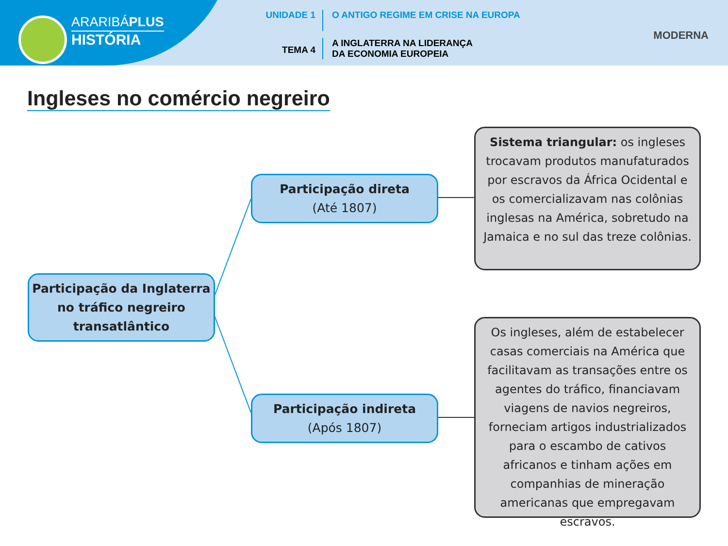ARARIBÁPLUS
HISTÓRIA
UNIDADE 1 O ANTIGO REGIME EM CRISE NA EUROPA
TEMA 4
A INGLATERRA NA LIDERANÇA
DA ECONOMIA EUROPEIA
MODERNA
Ingleses no comércio negreiro
Participação da Inglaterra no tráfico negreiro transatlântico
Participação direta
(Até 1807)
Participação indireta
(Após 1807)
Sistema triangular: os ingleses trocavam produtos manufaturados por escravos da África Ocidental e os comercializavam nas colônias inglesas na América, sobretudo na Jamaica e no sul das treze colônias.
Os ingleses, além de estabelecer casas comerciais na América que facilitavam as transações entre os agentes do tráfico, financiavam viagens de navios negreiros, forneciam artigos industrializados para o escambo de cativos africanos e tinham ações em companhias de mineração americanas que empregavam escravos.